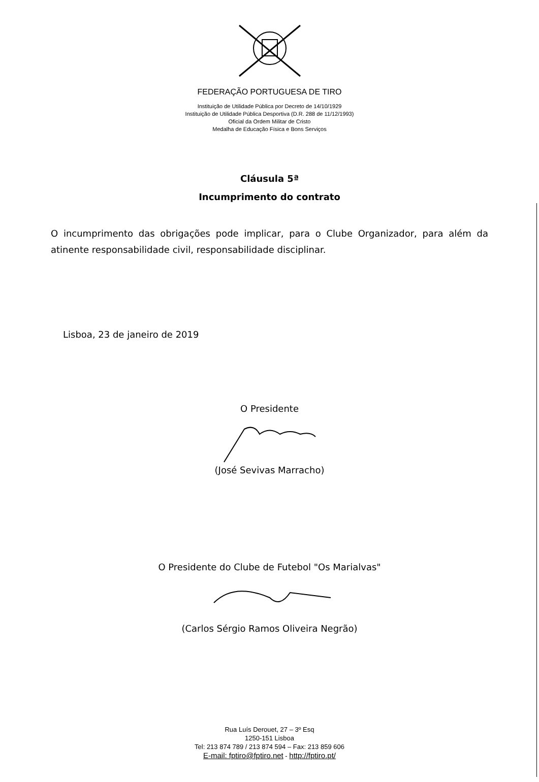FEDERAÇÃO PORTUGUESA DE TIRO
Instituição de Utilidade Pública por Decreto de 14/10/1929
Instituição de Utilidade Pública Desportiva (D.R. 288 de 11/12/1993)
Oficial da Ordem Militar de Cristo
Medalha de Educação Física e Bons Serviços
Cláusula 5ª
Incumprimento do contrato
O incumprimento das obrigações pode implicar, para o Clube Organizador, para além da atinente responsabilidade civil, responsabilidade disciplinar.
Lisboa, 23 de janeiro de 2019
O Presidente
(José Sevivas Marracho)
O Presidente do Clube de Futebol "Os Marialvas"
(Carlos Sérgio Ramos Oliveira Negrão)
Rua Luís Derouet, 27 – 3º Esq
1250-151 Lisboa
Tel: 213 874 789 / 213 874 594 – Fax: 213 859 606
E-mail: fptiro@fptiro.net - http://fptiro.pt/